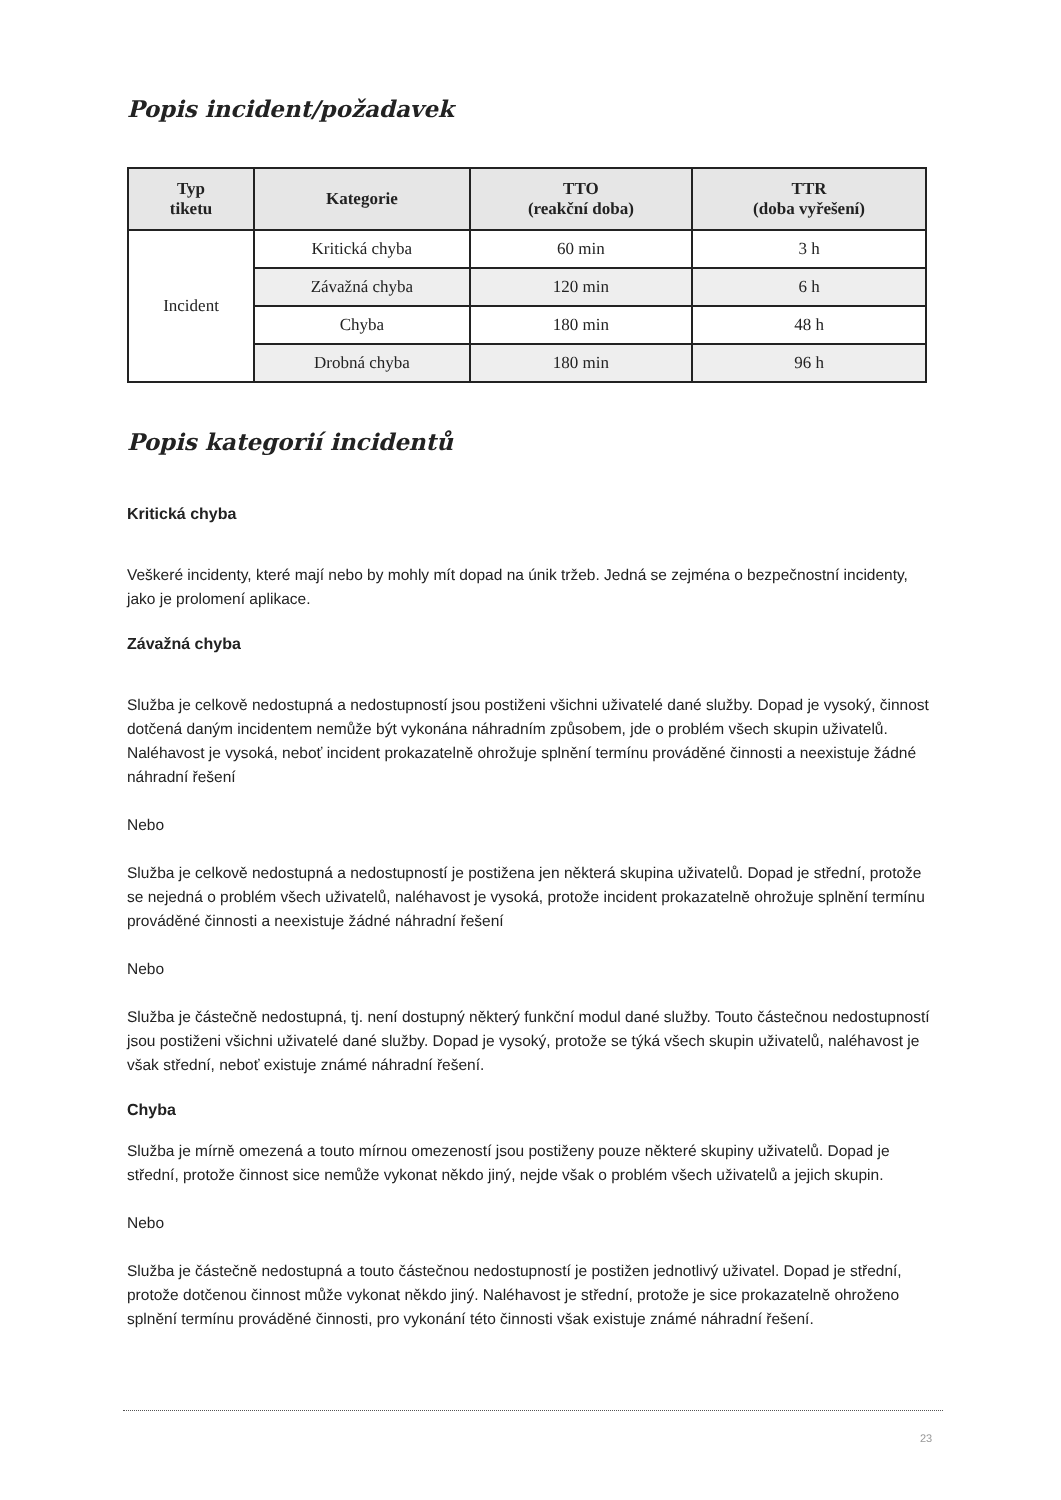Popis incident/požadavek
| Typ tiketu | Kategorie | TTO (reakční doba) | TTR (doba vyřešení) |
| --- | --- | --- | --- |
| Incident | Kritická chyba | 60 min | 3 h |
| | Závažná chyba | 120 min | 6 h |
| | Chyba | 180 min | 48 h |
| | Drobná chyba | 180 min | 96 h |
Popis kategorií incidentů
Kritická chyba
Veškeré incidenty, které mají nebo by mohly mít dopad na únik tržeb. Jedná se zejména o bezpečnostní incidenty, jako je prolomení aplikace.
Závažná chyba
Služba je celkově nedostupná a nedostupností jsou postiženi všichni uživatelé dané služby. Dopad je vysoký, činnost dotčená daným incidentem nemůže být vykonána náhradním způsobem, jde o problém všech skupin uživatelů. Naléhavost je vysoká, neboť incident prokazatelně ohrožuje splnění termínu prováděné činnosti a neexistuje žádné náhradní řešení
Nebo
Služba je celkově nedostupná a nedostupností je postižena jen některá skupina uživatelů. Dopad je střední, protože se nejedná o problém všech uživatelů, naléhavost je vysoká, protože incident prokazatelně ohrožuje splnění termínu prováděné činnosti a neexistuje žádné náhradní řešení
Nebo
Služba je částečně nedostupná, tj. není dostupný některý funkční modul dané služby. Touto částečnou nedostupností jsou postiženi všichni uživatelé dané služby. Dopad je vysoký, protože se týká všech skupin uživatelů, naléhavost je však střední, neboť existuje známé náhradní řešení.
Chyba
Služba je mírně omezená a touto mírnou omezeností jsou postiženy pouze některé skupiny uživatelů. Dopad je střední, protože činnost sice nemůže vykonat někdo jiný, nejde však o problém všech uživatelů a jejich skupin.
Nebo
Služba je částečně nedostupná a touto částečnou nedostupností je postižen jednotlivý uživatel. Dopad je střední, protože dotčenou činnost může vykonat někdo jiný. Naléhavost je střední, protože je sice prokazatelně ohroženo splnění termínu prováděné činnosti, pro vykonání této činnosti však existuje známé náhradní řešení.
23